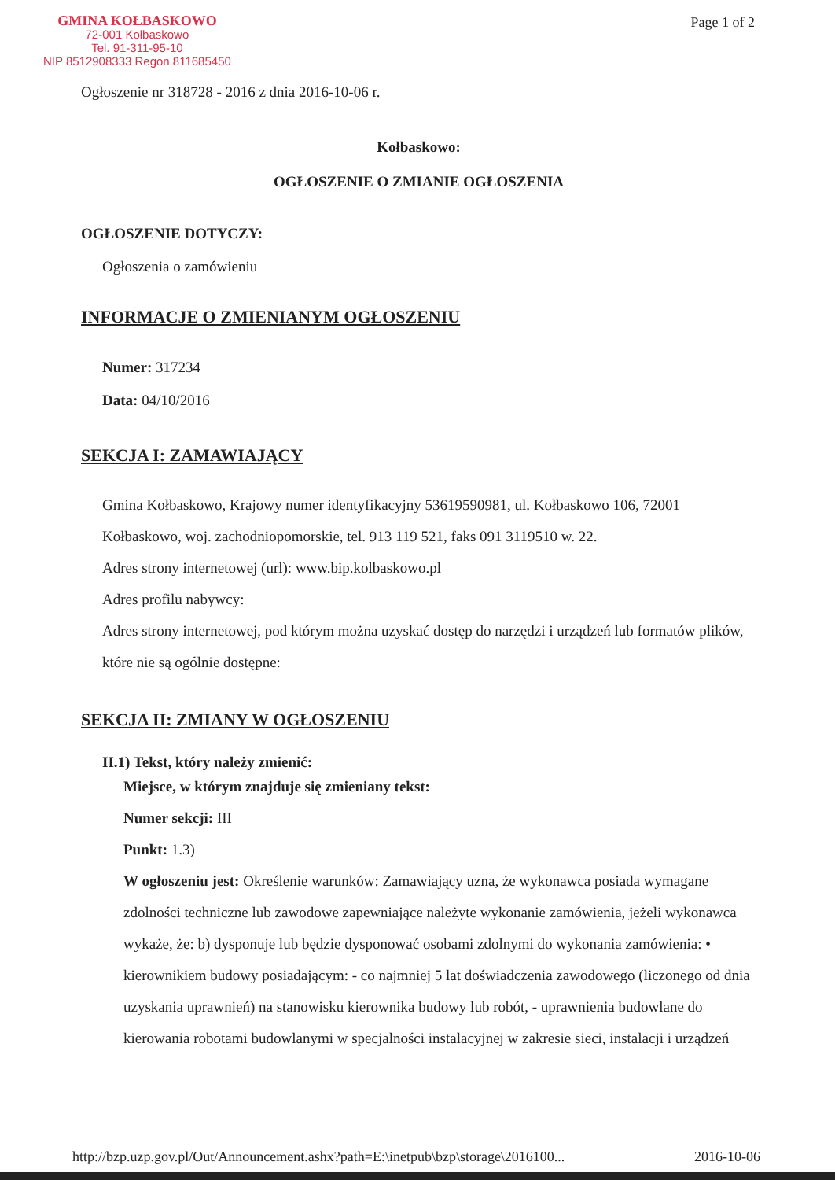GMINA KOŁBASKOWO
72-001 Kołbaskowo
Tel. 91-311-95-10
NIP 8512908333 Regon 811685450
Page 1 of 2
Ogłoszenie nr 318728 - 2016 z dnia 2016-10-06 r.
Kołbaskowo:
OGŁOSZENIE O ZMIANIE OGŁOSZENIA
OGŁOSZENIE DOTYCZY:
Ogłoszenia o zamówieniu
INFORMACJE O ZMIENIANYM OGŁOSZENIU
Numer: 317234
Data: 04/10/2016
SEKCJA I: ZAMAWIAJĄCY
Gmina Kołbaskowo, Krajowy numer identyfikacyjny 53619590981, ul. Kołbaskowo 106, 72001 Kołbaskowo, woj. zachodniopomorskie, tel. 913 119 521, faks 091 3119510 w. 22.
Adres strony internetowej (url): www.bip.kolbaskowo.pl
Adres profilu nabywcy:
Adres strony internetowej, pod którym można uzyskać dostęp do narzędzi i urządzeń lub formatów plików, które nie są ogólnie dostępne:
SEKCJA II: ZMIANY W OGŁOSZENIU
II.1) Tekst, który należy zmienić:
Miejsce, w którym znajduje się zmieniany tekst:
Numer sekcji: III
Punkt: 1.3)
W ogłoszeniu jest: Określenie warunków: Zamawiający uzna, że wykonawca posiada wymagane zdolności techniczne lub zawodowe zapewniające należyte wykonanie zamówienia, jeżeli wykonawca wykaże, że: b) dysponuje lub będzie dysponować osobami zdolnymi do wykonania zamówienia: • kierownikiem budowy posiadającym: - co najmniej 5 lat doświadczenia zawodowego (liczonego od dnia uzyskania uprawnień) na stanowisku kierownika budowy lub robót, - uprawnienia budowlane do kierowania robotami budowlanymi w specjalności instalacyjnej w zakresie sieci, instalacji i urządzeń
http://bzp.uzp.gov.pl/Out/Announcement.ashx?path=E:\inetpub\bzp\storage\2016100... 2016-10-06